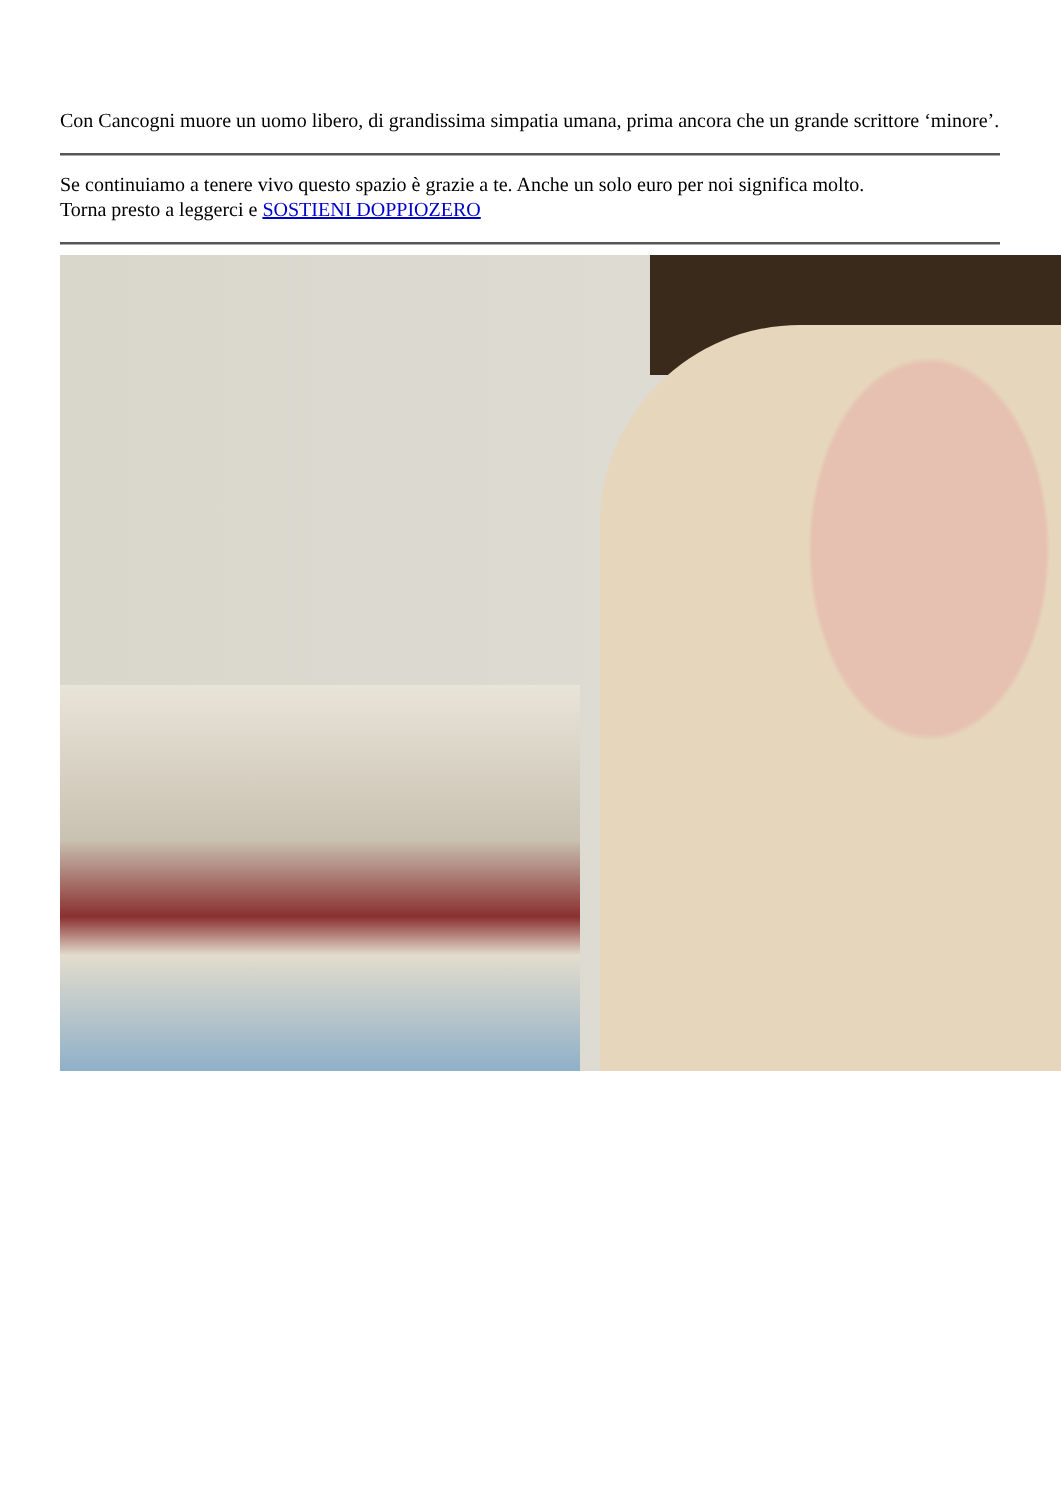Con Cancogni muore un uomo libero, di grandissima simpatia umana, prima ancora che un grande scrittore ‘minore’.
Se continuiamo a tenere vivo questo spazio è grazie a te. Anche un solo euro per noi significa molto.
Torna presto a leggerci e SOSTIENI DOPPIOZERO